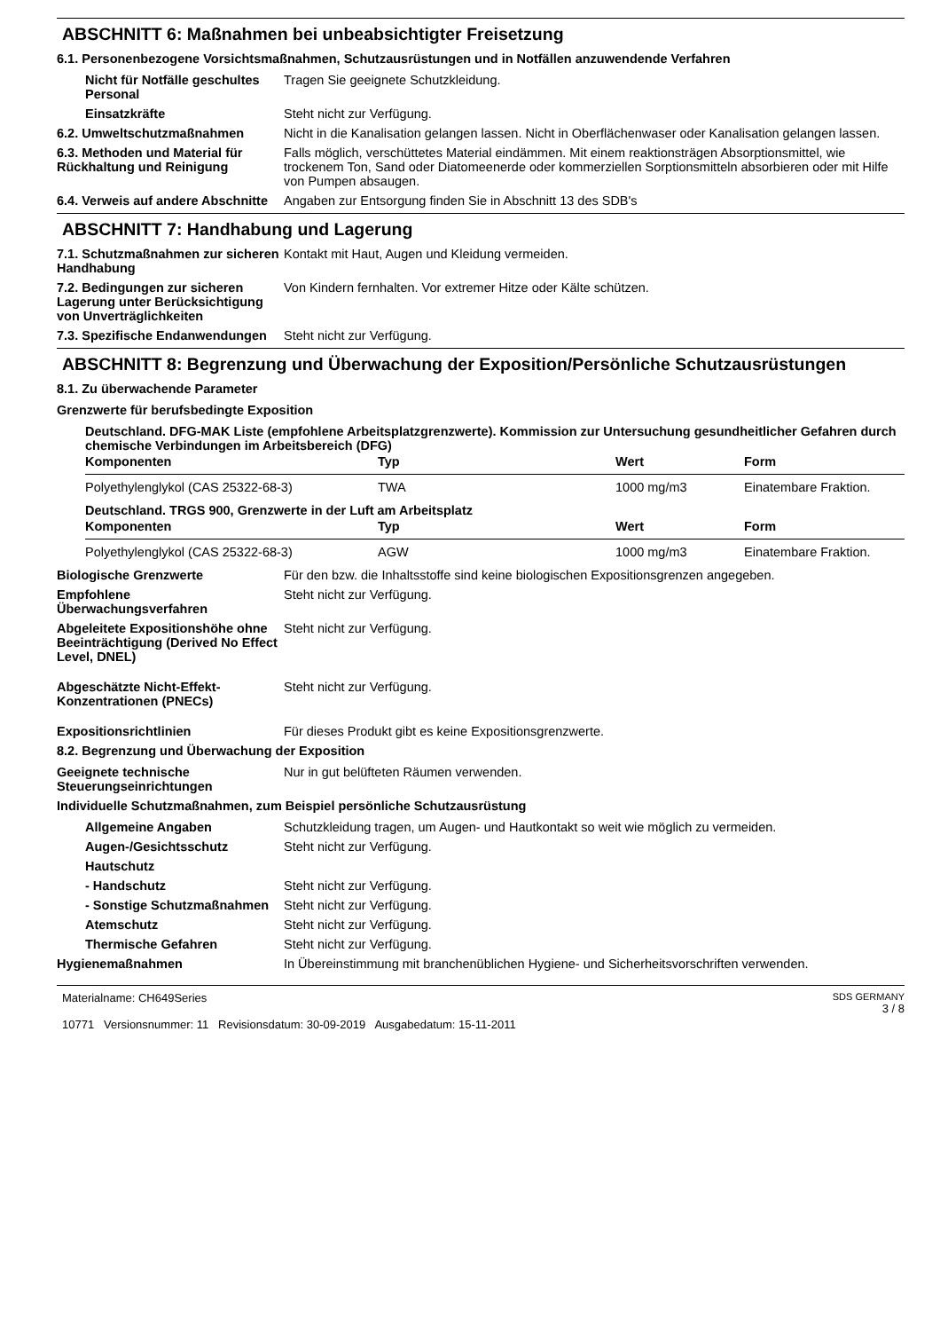ABSCHNITT 6: Maßnahmen bei unbeabsichtigter Freisetzung
6.1. Personenbezogene Vorsichtsmaßnahmen, Schutzausrüstungen und in Notfällen anzuwendende Verfahren
Nicht für Notfälle geschultes Personal
Tragen Sie geeignete Schutzkleidung.
Einsatzkräfte Steht nicht zur Verfügung.
6.2. Umweltschutzmaßnahmen Nicht in die Kanalisation gelangen lassen. Nicht in Oberflächenwaser oder Kanalisation gelangen lassen.
6.3. Methoden und Material für Rückhaltung und Reinigung
Falls möglich, verschüttetes Material eindämmen. Mit einem reaktionsträgen Absorptionsmittel, wie trockenem Ton, Sand oder Diatomeenerde oder kommerziellen Sorptionsmitteln absorbieren oder mit Hilfe von Pumpen absaugen.
6.4. Verweis auf andere Abschnitte
Angaben zur Entsorgung finden Sie in Abschnitt 13 des SDB's
ABSCHNITT 7: Handhabung und Lagerung
7.1. Schutzmaßnahmen zur sicheren Handhabung
Kontakt mit Haut, Augen und Kleidung vermeiden.
7.2. Bedingungen zur sicheren Lagerung unter Berücksichtigung von Unverträglichkeiten
Von Kindern fernhalten. Vor extremer Hitze oder Kälte schützen.
7.3. Spezifische Endanwendungen
Steht nicht zur Verfügung.
ABSCHNITT 8: Begrenzung und Überwachung der Exposition/Persönliche Schutzausrüstungen
8.1. Zu überwachende Parameter
Grenzwerte für berufsbedingte Exposition
Deutschland. DFG-MAK Liste (empfohlene Arbeitsplatzgrenzwerte). Kommission zur Untersuchung gesundheitlicher Gefahren durch chemische Verbindungen im Arbeitsbereich (DFG)
| Komponenten | Typ | Wert | Form |
| --- | --- | --- | --- |
| Polyethylenglykol (CAS 25322-68-3) | TWA | 1000 mg/m3 | Einatembare Fraktion. |
Deutschland. TRGS 900, Grenzwerte in der Luft am Arbeitsplatz
| Komponenten | Typ | Wert | Form |
| --- | --- | --- | --- |
| Polyethylenglykol (CAS 25322-68-3) | AGW | 1000 mg/m3 | Einatembare Fraktion. |
Biologische Grenzwerte Für den bzw. die Inhaltsstoffe sind keine biologischen Expositionsgrenzen angegeben.
Empfohlene Überwachungsverfahren
Steht nicht zur Verfügung.
Abgeleitete Expositionshöhe ohne Beeinträchtigung (Derived No Effect Level, DNEL)
Steht nicht zur Verfügung.
Abgeschätzte Nicht-Effekt-Konzentrationen (PNECs)
Steht nicht zur Verfügung.
Expositionsrichtlinien Für dieses Produkt gibt es keine Expositionsgrenzwerte.
8.2. Begrenzung und Überwachung der Exposition
Geeignete technische Steuerungseinrichtungen
Nur in gut belüfteten Räumen verwenden.
Individuelle Schutzmaßnahmen, zum Beispiel persönliche Schutzausrüstung
Allgemeine Angaben Schutzkleidung tragen, um Augen- und Hautkontakt so weit wie möglich zu vermeiden.
Augen-/Gesichtsschutz Steht nicht zur Verfügung.
Hautschutz
- Handschutz Steht nicht zur Verfügung.
- Sonstige Schutzmaßnahmen
Steht nicht zur Verfügung.
Atemschutz Steht nicht zur Verfügung.
Thermische Gefahren Steht nicht zur Verfügung.
Hygienemaßnahmen In Übereinstimmung mit branchenüblichen Hygiene- und Sicherheitsvorschriften verwenden.
Materialname: CH649Series
10771 Versionsnummer: 11 Revisionsdatum: 30-09-2019 Ausgabedatum: 15-11-2011
SDS GERMANY
3 / 8